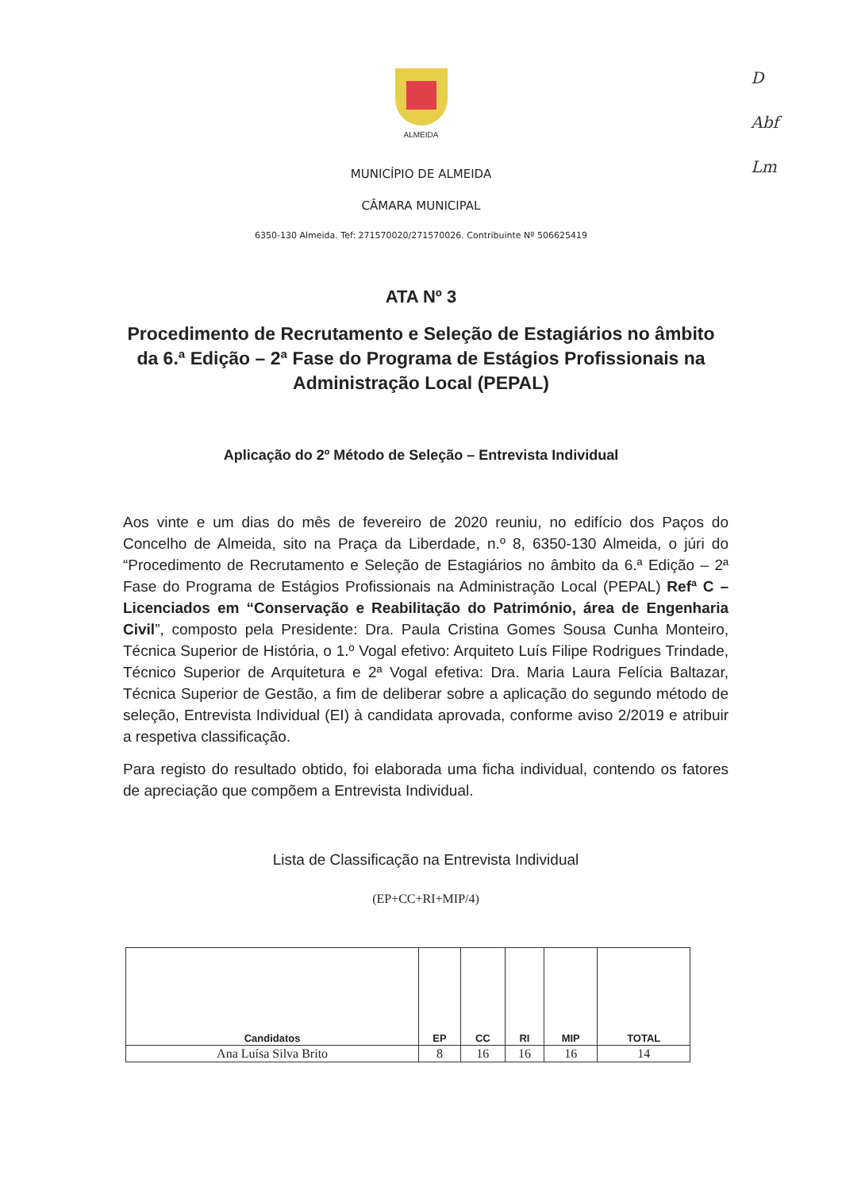D
Abf
Lm
ALMEIDA
MUNICÍPIO DE ALMEIDA
CÂMARA MUNICIPAL
6350-130 Almeida. Tef: 271570020/271570026. Contribuinte Nº 506625419
ATA Nº 3
Procedimento de Recrutamento e Seleção de Estagiários no âmbito da 6.ª Edição – 2ª Fase do Programa de Estágios Profissionais na Administração Local (PEPAL)
Aplicação do 2º Método de Seleção – Entrevista Individual
Aos vinte e um dias do mês de fevereiro de 2020 reuniu, no edifício dos Paços do Concelho de Almeida, sito na Praça da Liberdade, n.º 8, 6350-130 Almeida, o júri do “Procedimento de Recrutamento e Seleção de Estagiários no âmbito da 6.ª Edição – 2ª Fase do Programa de Estágios Profissionais na Administração Local (PEPAL) Refª C – Licenciados em “Conservação e Reabilitação do Património, área de Engenharia Civil”, composto pela Presidente: Dra. Paula Cristina Gomes Sousa Cunha Monteiro, Técnica Superior de História, o 1.º Vogal efetivo: Arquiteto Luís Filipe Rodrigues Trindade, Técnico Superior de Arquitetura e 2ª Vogal efetiva: Dra. Maria Laura Felícia Baltazar, Técnica Superior de Gestão, a fim de deliberar sobre a aplicação do segundo método de seleção, Entrevista Individual (EI) à candidata aprovada, conforme aviso 2/2019 e atribuir a respetiva classificação.
Para registo do resultado obtido, foi elaborada uma ficha individual, contendo os fatores de apreciação que compõem a Entrevista Individual.
Lista de Classificação na Entrevista Individual
(EP+CC+RI+MIP/4)
| Candidatos | EP | CC | RI | MIP | TOTAL |
| --- | --- | --- | --- | --- | --- |
| Ana Luísa Silva Brito | 8 | 16 | 16 | 16 | 14 |